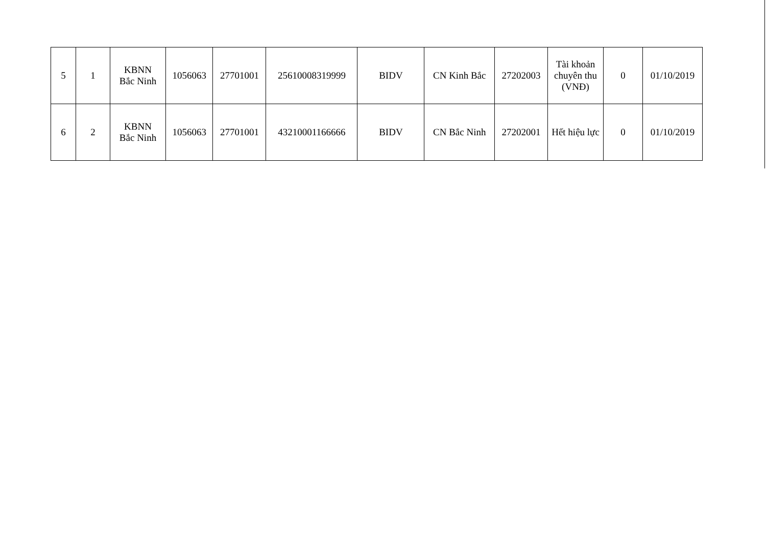| 5 | 1 | KBNN Bắc Ninh | 1056063 | 27701001 | 25610008319999 | BIDV | CN Kinh Bắc | 27202003 | Tài khoản chuyên thu (VNĐ) | 0 | 01/10/2019 |
| 6 | 2 | KBNN Bắc Ninh | 1056063 | 27701001 | 43210001166666 | BIDV | CN Bắc Ninh | 27202001 | Hết hiệu lực | 0 | 01/10/2019 |